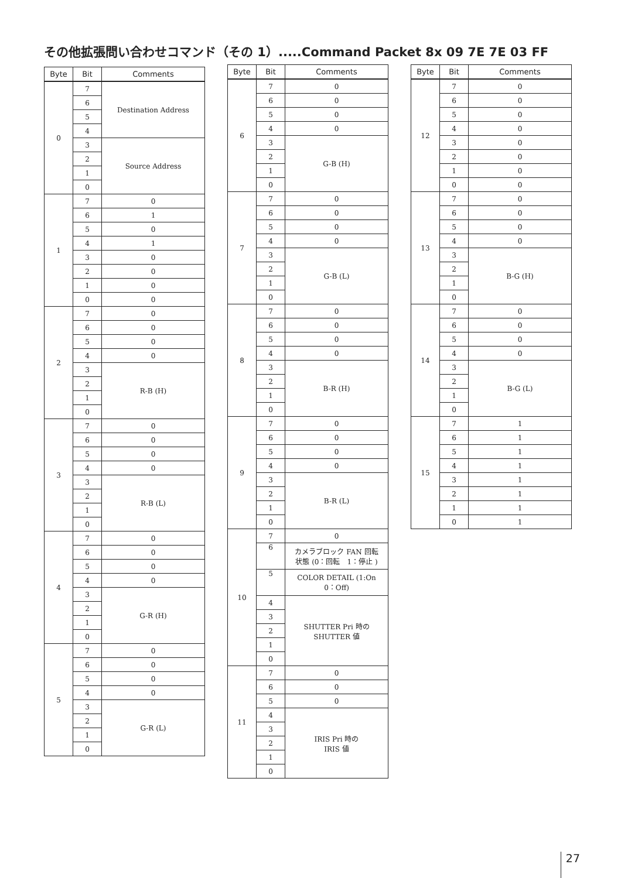その他拡張問い合わせコマンド（その 1）.....Command Packet 8x 09 7E 7E 03 FF
| Byte | Bit | Comments |
| --- | --- | --- |
| 0 | 7 | Destination Address |
| | 6 | |
| | 5 | |
| | 4 | |
| | 3 | Source Address |
| | 2 | |
| | 1 | |
| | 0 | |
| 1 | 7 | 0 |
| | 6 | 1 |
| | 5 | 0 |
| | 4 | 1 |
| | 3 | 0 |
| | 2 | 0 |
| | 1 | 0 |
| | 0 | 0 |
| 2 | 7 | 0 |
| | 6 | 0 |
| | 5 | 0 |
| | 4 | 0 |
| | 3 | R-B (H) |
| | 2 | |
| | 1 | |
| | 0 | |
| 3 | 7 | 0 |
| | 6 | 0 |
| | 5 | 0 |
| | 4 | 0 |
| | 3 | R-B (L) |
| | 2 | |
| | 1 | |
| | 0 | |
| 4 | 7 | 0 |
| | 6 | 0 |
| | 5 | 0 |
| | 4 | 0 |
| | 3 | G-R (H) |
| | 2 | |
| | 1 | |
| | 0 | |
| 5 | 7 | 0 |
| | 6 | 0 |
| | 5 | 0 |
| | 4 | 0 |
| | 3 | G-R (L) |
| | 2 | |
| | 1 | |
| | 0 | |
| Byte | Bit | Comments |
| --- | --- | --- |
| 6 | 7 | 0 |
| | 6 | 0 |
| | 5 | 0 |
| | 4 | 0 |
| | 3 | G-B (H) |
| | 2 | |
| | 1 | |
| | 0 | |
| 7 | 7 | 0 |
| | 6 | 0 |
| | 5 | 0 |
| | 4 | 0 |
| | 3 | G-B (L) |
| | 2 | |
| | 1 | |
| | 0 | |
| 8 | 7 | 0 |
| | 6 | 0 |
| | 5 | 0 |
| | 4 | 0 |
| | 3 | B-R (H) |
| | 2 | |
| | 1 | |
| | 0 | |
| 9 | 7 | 0 |
| | 6 | 0 |
| | 5 | 0 |
| | 4 | 0 |
| | 3 | B-R (L) |
| | 2 | |
| | 1 | |
| | 0 | |
| 10 | 7 | 0 |
| | 6 | カメラブロック FAN 回転 状態 (0：回転 1：停止 ) |
| | 5 | COLOR DETAIL (1:On 0：Off) |
| | 4 | SHUTTER Pri 時の SHUTTER 値 |
| | 3 | |
| | 2 | |
| | 1 | |
| | 0 | |
| 11 | 7 | 0 |
| | 6 | 0 |
| | 5 | 0 |
| | 4 | IRIS Pri 時の IRIS 値 |
| | 3 | |
| | 2 | |
| | 1 | |
| | 0 | |
| Byte | Bit | Comments |
| --- | --- | --- |
| 12 | 7 | 0 |
| | 6 | 0 |
| | 5 | 0 |
| | 4 | 0 |
| | 3 | 0 |
| | 2 | 0 |
| | 1 | 0 |
| | 0 | 0 |
| 13 | 7 | 0 |
| | 6 | 0 |
| | 5 | 0 |
| | 4 | 0 |
| | 3 | B-G (H) |
| | 2 | |
| | 1 | |
| | 0 | |
| 14 | 7 | 0 |
| | 6 | 0 |
| | 5 | 0 |
| | 4 | 0 |
| | 3 | B-G (L) |
| | 2 | |
| | 1 | |
| | 0 | |
| 15 | 7 | 1 |
| | 6 | 1 |
| | 5 | 1 |
| | 4 | 1 |
| | 3 | 1 |
| | 2 | 1 |
| | 1 | 1 |
| | 0 | 1 |
27